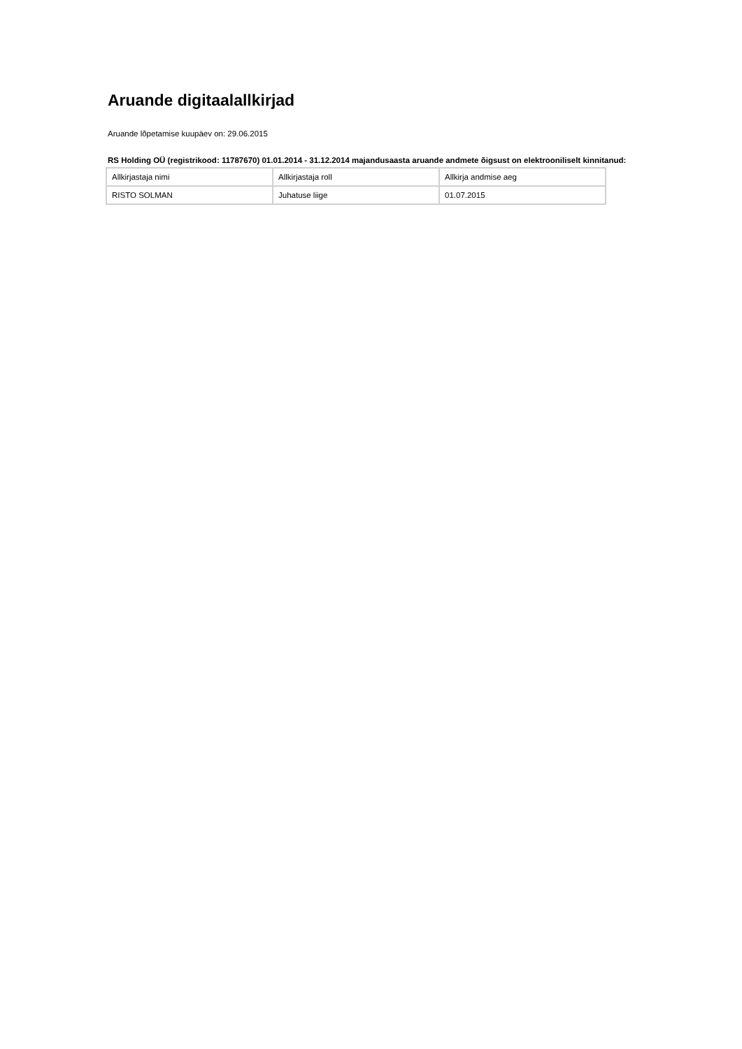Aruande digitaalallkirjad
Aruande lõpetamise kuupäev on: 29.06.2015
RS Holding OÜ (registrikood: 11787670) 01.01.2014 - 31.12.2014 majandusaasta aruande andmete õigsust on elektrooniliselt kinnitanud:
| Allkirjastaja nimi | Allkirjastaja roll | Allkirja andmise aeg |
| RISTO SOLMAN | Juhatuse liige | 01.07.2015 |